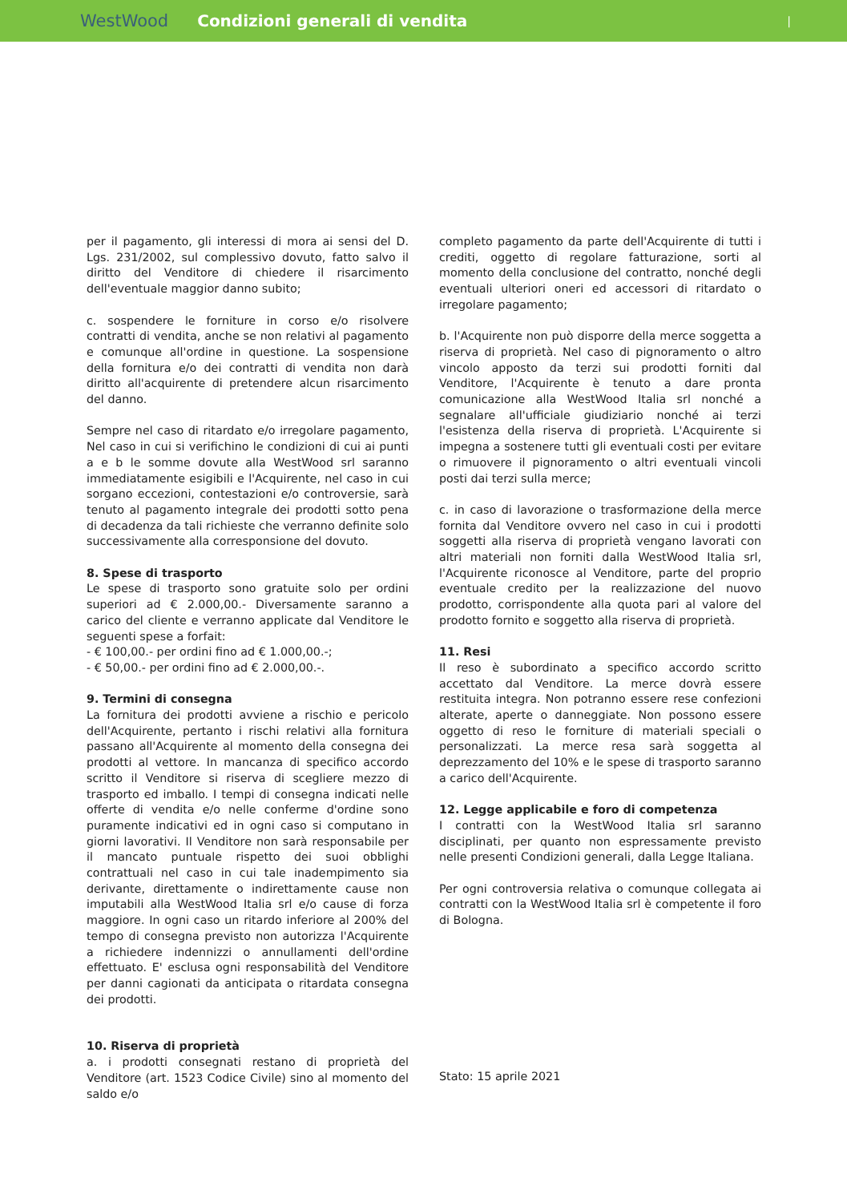WestWood Condizioni generali di vendita |
per il pagamento, gli interessi di mora ai sensi del D. Lgs. 231/2002, sul complessivo dovuto, fatto salvo il diritto del Venditore di chiedere il risarcimento dell'eventuale maggior danno subito;
c. sospendere le forniture in corso e/o risolvere contratti di vendita, anche se non relativi al pagamento e comunque all'ordine in questione. La sospensione della fornitura e/o dei contratti di vendita non darà diritto all'acquirente di pretendere alcun risarcimento del danno.
Sempre nel caso di ritardato e/o irregolare pagamento, Nel caso in cui si verifichino le condizioni di cui ai punti a e b le somme dovute alla WestWood srl saranno immediatamente esigibili e l'Acquirente, nel caso in cui sorgano eccezioni, contestazioni e/o controversie, sarà tenuto al pagamento integrale dei prodotti sotto pena di decadenza da tali richieste che verranno definite solo successivamente alla corresponsione del dovuto.
8. Spese di trasporto
Le spese di trasporto sono gratuite solo per ordini superiori ad € 2.000,00.- Diversamente saranno a carico del cliente e verranno applicate dal Venditore le seguenti spese a forfait:
- € 100,00.- per ordini fino ad € 1.000,00.-;
- € 50,00.- per ordini fino ad € 2.000,00.-.
9. Termini di consegna
La fornitura dei prodotti avviene a rischio e pericolo dell'Acquirente, pertanto i rischi relativi alla fornitura passano all'Acquirente al momento della consegna dei prodotti al vettore. In mancanza di specifico accordo scritto il Venditore si riserva di scegliere mezzo di trasporto ed imballo. I tempi di consegna indicati nelle offerte di vendita e/o nelle conferme d'ordine sono puramente indicativi ed in ogni caso si computano in giorni lavorativi. Il Venditore non sarà responsabile per il mancato puntuale rispetto dei suoi obblighi contrattuali nel caso in cui tale inadempimento sia derivante, direttamente o indirettamente cause non imputabili alla WestWood Italia srl e/o cause di forza maggiore. In ogni caso un ritardo inferiore al 200% del tempo di consegna previsto non autorizza l'Acquirente a richiedere indennizzi o annullamenti dell'ordine effettuato. E' esclusa ogni responsabilità del Venditore per danni cagionati da anticipata o ritardata consegna dei prodotti.
10. Riserva di proprietà
a. i prodotti consegnati restano di proprietà del Venditore (art. 1523 Codice Civile) sino al momento del saldo e/o
completo pagamento da parte dell'Acquirente di tutti i crediti, oggetto di regolare fatturazione, sorti al momento della conclusione del contratto, nonché degli eventuali ulteriori oneri ed accessori di ritardato o irregolare pagamento;
b. l'Acquirente non può disporre della merce soggetta a riserva di proprietà. Nel caso di pignoramento o altro vincolo apposto da terzi sui prodotti forniti dal Venditore, l'Acquirente è tenuto a dare pronta comunicazione alla WestWood Italia srl nonché a segnalare all'ufficiale giudiziario nonché ai terzi l'esistenza della riserva di proprietà. L'Acquirente si impegna a sostenere tutti gli eventuali costi per evitare o rimuovere il pignoramento o altri eventuali vincoli posti dai terzi sulla merce;
c. in caso di lavorazione o trasformazione della merce fornita dal Venditore ovvero nel caso in cui i prodotti soggetti alla riserva di proprietà vengano lavorati con altri materiali non forniti dalla WestWood Italia srl, l'Acquirente riconosce al Venditore, parte del proprio eventuale credito per la realizzazione del nuovo prodotto, corrispondente alla quota pari al valore del prodotto fornito e soggetto alla riserva di proprietà.
11. Resi
Il reso è subordinato a specifico accordo scritto accettato dal Venditore. La merce dovrà essere restituita integra. Non potranno essere rese confezioni alterate, aperte o danneggiate. Non possono essere oggetto di reso le forniture di materiali speciali o personalizzati. La merce resa sarà soggetta al deprezzamento del 10% e le spese di trasporto saranno a carico dell'Acquirente.
12. Legge applicabile e foro di competenza
I contratti con la WestWood Italia srl saranno disciplinati, per quanto non espressamente previsto nelle presenti Condizioni generali, dalla Legge Italiana.
Per ogni controversia relativa o comunque collegata ai contratti con la WestWood Italia srl è competente il foro di Bologna.
Stato: 15 aprile 2021